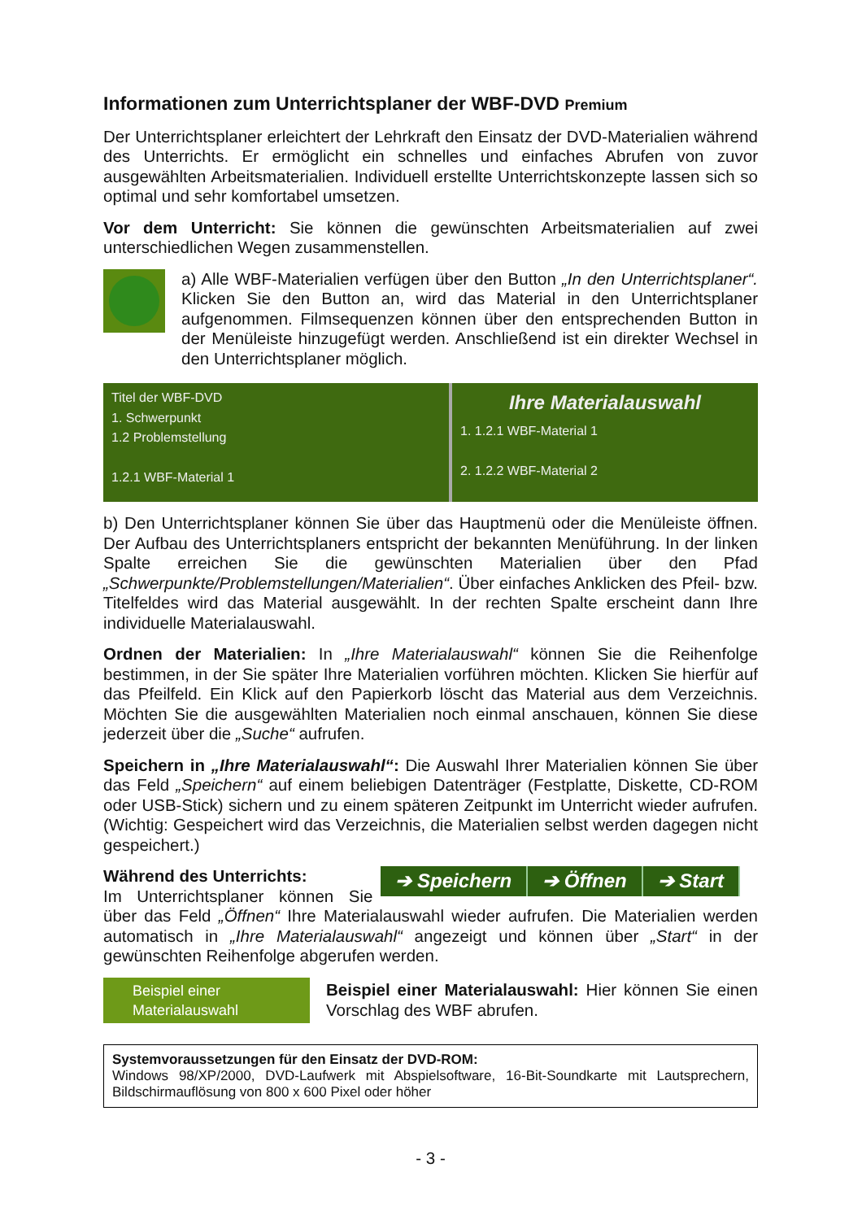Informationen zum Unterrichtsplaner der WBF-DVD Premium
Der Unterrichtsplaner erleichtert der Lehrkraft den Einsatz der DVD-Materialien während des Unterrichts. Er ermöglicht ein schnelles und einfaches Abrufen von zuvor ausgewählten Arbeitsmaterialien. Individuell erstellte Unterrichtskonzepte lassen sich so optimal und sehr komfortabel umsetzen.
Vor dem Unterricht: Sie können die gewünschten Arbeitsmaterialien auf zwei unterschiedlichen Wegen zusammenstellen.
a) Alle WBF-Materialien verfügen über den Button „In den Unterrichtsplaner“. Klicken Sie den Button an, wird das Material in den Unterrichtsplaner aufgenommen. Filmsequenzen können über den entsprechenden Button in der Menüleiste hinzugefügt werden. Anschließend ist ein direkter Wechsel in den Unterrichtsplaner möglich.
Titel der WBF-DVD
1. Schwerpunkt
1.2 Problemstellung
1.2.1 WBF-Material 1
Ihre Materialauswahl
1. 1.2.1 WBF-Material 1
2. 1.2.2 WBF-Material 2
b) Den Unterrichtsplaner können Sie über das Hauptmenü oder die Menüleiste öffnen. Der Aufbau des Unterrichtsplaners entspricht der bekannten Menüführung. In der linken Spalte erreichen Sie die gewünschten Materialien über den Pfad „Schwerpunkte/Problemstellungen/Materialien“. Über einfaches Anklicken des Pfeil- bzw. Titelfeldes wird das Material ausgewählt. In der rechten Spalte erscheint dann Ihre individuelle Materialauswahl.
Ordnen der Materialien: In „Ihre Materialauswahl“ können Sie die Reihenfolge bestimmen, in der Sie später Ihre Materialien vorführen möchten. Klicken Sie hierfür auf das Pfeilfeld. Ein Klick auf den Papierkorb löscht das Material aus dem Verzeichnis. Möchten Sie die ausgewählten Materialien noch einmal anschauen, können Sie diese jederzeit über die „Suche“ aufrufen.
Speichern in „Ihre Materialauswahl“: Die Auswahl Ihrer Materialien können Sie über das Feld „Speichern“ auf einem beliebigen Datenträger (Festplatte, Diskette, CD-ROM oder USB-Stick) sichern und zu einem späteren Zeitpunkt im Unterricht wieder aufrufen. (Wichtig: Gespeichert wird das Verzeichnis, die Materialien selbst werden dagegen nicht gespeichert.)
➔ Speichern ➔ Öffnen ➔ Start Während des Unterrichts:
Im Unterrichtsplaner können Sie über das Feld „Öffnen“ Ihre Materialauswahl wieder aufrufen. Die Materialien werden automatisch in „Ihre Materialauswahl“ angezeigt und können über „Start“ in der gewünschten Reihenfolge abgerufen werden.
Beispiel einer
Materialauswahl
Beispiel einer Materialauswahl: Hier können Sie einen Vorschlag des WBF abrufen.
Systemvoraussetzungen für den Einsatz der DVD-ROM:
Windows 98/XP/2000, DVD-Laufwerk mit Abspielsoftware, 16-Bit-Soundkarte mit Lautsprechern, Bildschirmauflösung von 800 x 600 Pixel oder höher
- 3 -